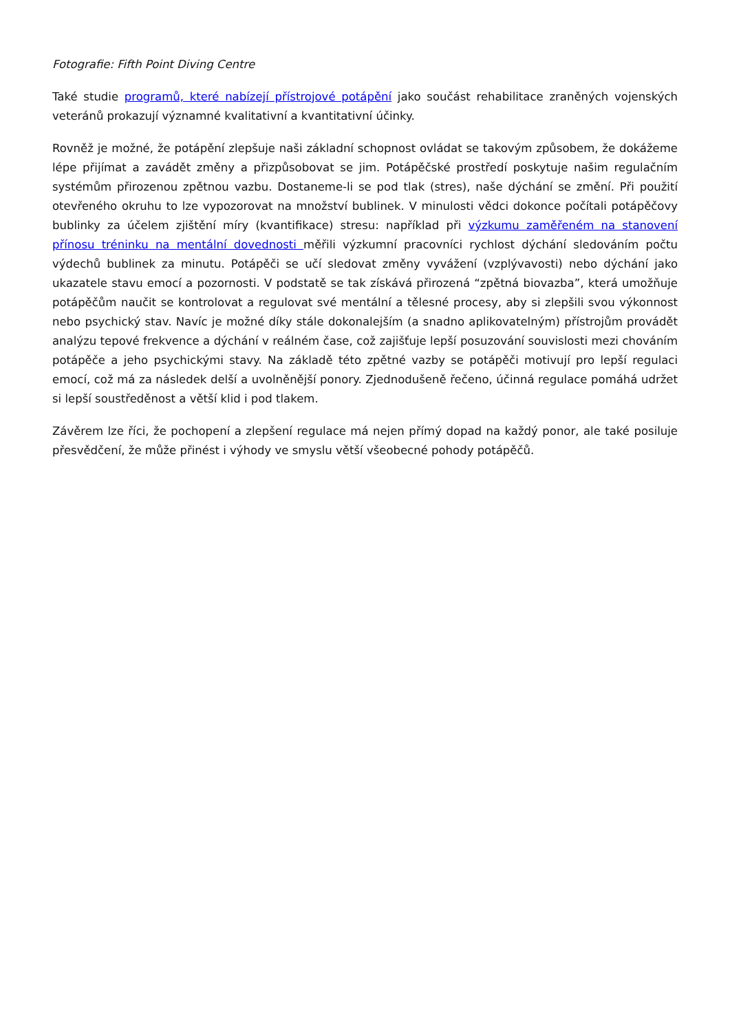Fotografie: Fifth Point Diving Centre
Také studie programů, které nabízejí přístrojové potápění jako součást rehabilitace zraněných vojenských veteránů prokazují významné kvalitativní a kvantitativní účinky.
Rovněž je možné, že potápění zlepšuje naši základní schopnost ovládat se takovým způsobem, že dokážeme lépe přijímat a zavádět změny a přizpůsobovat se jim. Potápěčské prostředí poskytuje našim regulačním systémům přirozenou zpětnou vazbu. Dostaneme-li se pod tlak (stres), naše dýchání se změní. Při použití otevřeného okruhu to lze vypozorovat na množství bublinek. V minulosti vědci dokonce počítali potápěčovy bublinky za účelem zjištění míry (kvantifikace) stresu: například při výzkumu zaměřeném na stanovení přínosu tréninku na mentální dovednosti měřili výzkumní pracovníci rychlost dýchání sledováním počtu výdechů bublinek za minutu. Potápěči se učí sledovat změny vyvážení (vzplývavosti) nebo dýchání jako ukazatele stavu emocí a pozornosti. V podstatě se tak získává přirozená “zpětná biovazba”, která umožňuje potápěčům naučit se kontrolovat a regulovat své mentální a tělesné procesy, aby si zlepšili svou výkonnost nebo psychický stav. Navíc je možné díky stále dokonalejším (a snadno aplikovatelným) přístrojům provádět analýzu tepové frekvence a dýchání v reálném čase, což zajišťuje lepší posuzování souvislosti mezi chováním potápěče a jeho psychickými stavy. Na základě této zpětné vazby se potápěči motivují pro lepší regulaci emocí, což má za následek delší a uvolněnější ponory. Zjednodušeně řečeno, účinná regulace pomáhá udržet si lepší soustředěnost a větší klid i pod tlakem.
Závěrem lze říci, že pochopení a zlepšení regulace má nejen přímý dopad na každý ponor, ale také posiluje přesvědčení, že může přinést i výhody ve smyslu větší všeobecné pohody potápěčů.